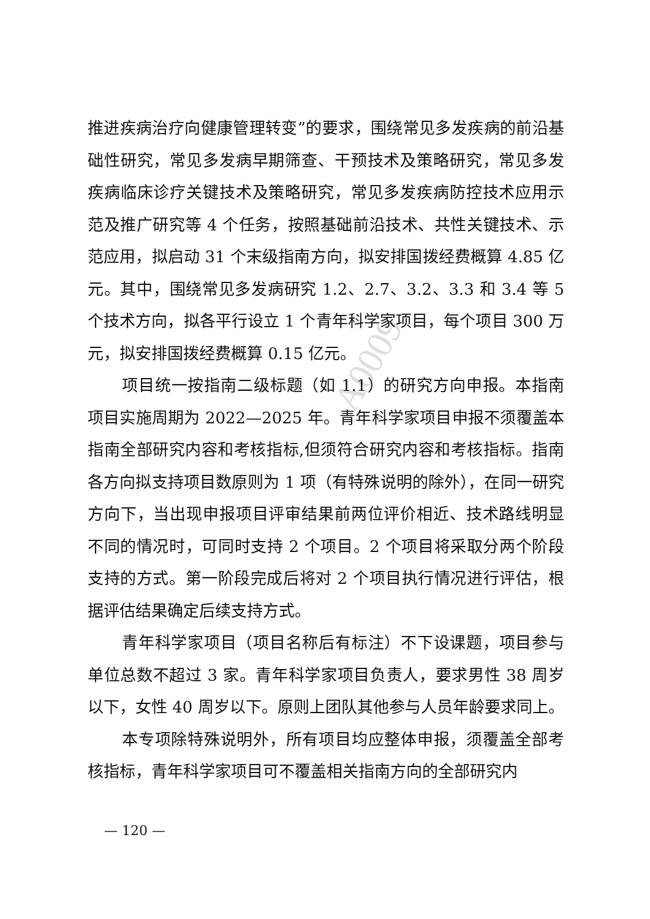A0009
推进疾病治疗向健康管理转变”的要求，围绕常见多发疾病的前沿基础性研究，常见多发病早期筛查、干预技术及策略研究，常见多发疾病临床诊疗关键技术及策略研究，常见多发疾病防控技术应用示范及推广研究等 4 个任务，按照基础前沿技术、共性关键技术、示范应用，拟启动 31 个末级指南方向，拟安排国拨经费概算 4.85 亿元。其中，围绕常见多发病研究 1.2、2.7、3.2、3.3 和 3.4 等 5 个技术方向，拟各平行设立 1 个青年科学家项目，每个项目 300 万元，拟安排国拨经费概算 0.15 亿元。
项目统一按指南二级标题（如 1.1）的研究方向申报。本指南项目实施周期为 2022—2025 年。青年科学家项目申报不须覆盖本指南全部研究内容和考核指标,但须符合研究内容和考核指标。指南各方向拟支持项目数原则为 1 项（有特殊说明的除外），在同一研究方向下，当出现申报项目评审结果前两位评价相近、技术路线明显不同的情况时，可同时支持 2 个项目。2 个项目将采取分两个阶段支持的方式。第一阶段完成后将对 2 个项目执行情况进行评估，根据评估结果确定后续支持方式。
青年科学家项目（项目名称后有标注）不下设课题，项目参与单位总数不超过 3 家。青年科学家项目负责人，要求男性 38 周岁以下，女性 40 周岁以下。原则上团队其他参与人员年龄要求同上。
本专项除特殊说明外，所有项目均应整体申报，须覆盖全部考核指标，青年科学家项目可不覆盖相关指南方向的全部研究内
— 120 —